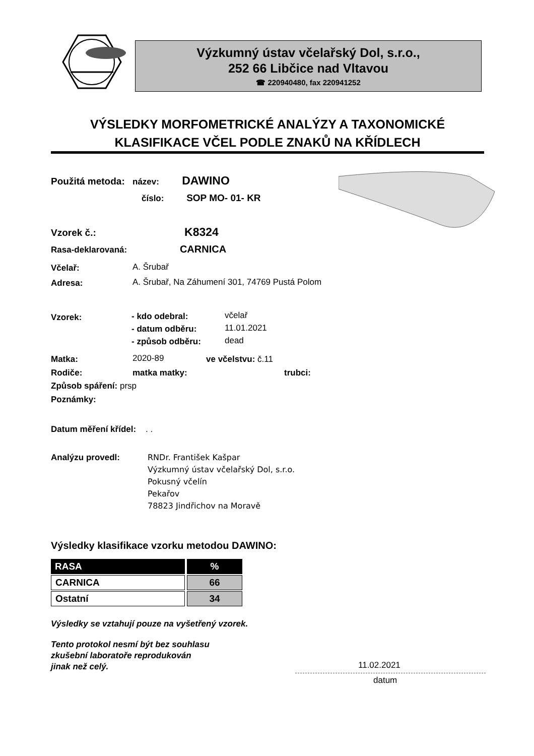Výzkumný ústav včelařský Dol, s.r.o.,
252 66 Libčice nad Vltavou
☎ 220940480, fax 220941252
VÝSLEDKY MORFOMETRICKÉ ANALÝZY A TAXONOMICKÉ
KLASIFIKACE VČEL PODLE ZNAKŮ NA KŘÍDLECH
Použitá metoda: název: DAWINO
číslo: SOP MO- 01- KR
Vzorek č.: K8324
Rasa-deklarovaná: CARNICA
Včelař: A. Šrubař
Adresa: A. Šrubař, Na Záhumení 301, 74769 Pustá Polom
Vzorek: - kdo odebral: včelař
- datum odběru: 11.01.2021
- způsob odběru: dead
Matka: 2020-89 ve včelstvu: č.11
Rodiče: matka matky: trubci:
Způsob spáření: prsp
Poznámky:
Datum měření křídel: . .
Analýzu provedl:
RNDr. František Kašpar
Výzkumný ústav včelařský Dol, s.r.o.
Pokusný včelín
Pekařov
78823 Jindřichov na Moravě
Výsledky klasifikace vzorku metodou DAWINO:
| RASA | % |
| --- | --- |
| CARNICA | 66 |
| Ostatní | 34 |
Výsledky se vztahují pouze na vyšetřený vzorek.
Tento protokol nesmí být bez souhlasu
zkušební laboratoře reprodukován
jinak než celý.
11.02.2021
datum